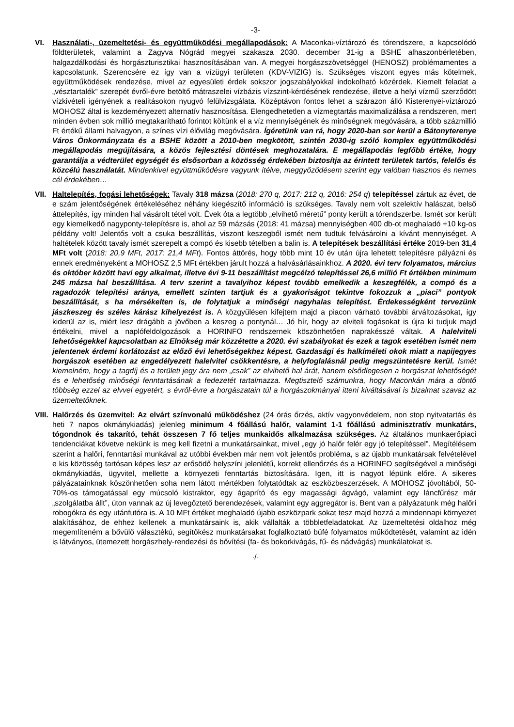-3-
VI. Használati-, üzemeltetési- és együttműködési megállapodások: A Maconkai-víztározó és tórendszere, a kapcsolódó földterületek, valamint a Zagyva Nógrád megyei szakasza 2030. december 31-ig a BSHE alhaszonbérletében, halgazdálkodási és horgászturisztikai hasznosításában van. A megyei horgászszövetséggel (HENOSZ) problémamentes a kapcsolatunk. Szerencsére ez így van a vízügyi területen (KDV-VIZIG) is. Szükséges viszont egyes más kötelmek, együttműködések rendezése, mivel az egyesületi érdek sokszor jogszabályokkal indokolható közérdek. Kiemelt feladat a „vésztartalék” szerepét évről-évre betöltő mátraszelei vízbázis vízszint-kérdésének rendezése, illetve a helyi vízmű szerződött vízkivételi igényének a realitásokon nyugvó felülvizsgálata. Középtávon fontos lehet a szárazon álló Kisterenyei-víztározó MOHOSZ által is kezdeményezett alternatív hasznosítása. Elengedhetetlen a vízmegtartás maximalizálása a rendszeren, mert minden évben sok millió megtakarítható forintot költünk el a víz mennyiségének és minőségnek megóvására, a több százmillió Ft értékű állami halvagyon, a színes vízi élővilág megóvására. Ígéretünk van rá, hogy 2020-ban sor kerül a Bátonyterenye Város Önkormányzata és a BSHE között a 2010-ben megkötött, szintén 2030-ig szóló komplex együttműködési megállapodás megújítására, a közös fejlesztési döntések meghozatalára. E megállapodás legfőbb értéke, hogy garantálja a védterület egységét és elsősorban a közösség érdekében biztosítja az érintett területek tartós, felelős és közcélú használatát. Mindenkivel együttműködésre vagyunk ítélve, meggyőződésem szerint egy valóban hasznos és nemes cél érdekében…
VII.
Haltelepítés, fogási lehetőségek: Tavaly 318 mázsa (2018: 270 q, 2017: 212 q, 2016: 254 q) telepítéssel zártuk az évet, de e szám jelentőségének értékeléséhez néhány kiegészítő információ is szükséges. Tavaly nem volt szelektív halászat, belső áttelepítés, így minden hal vásárolt tétel volt. Évek óta a legtöbb „elvihető méretű” ponty került a tórendszerbe. Ismét sor került egy kiemelkedő nagyponty-telepítésre is, ahol az 59 mázsás (2018: 41 mázsa) mennyiségben 400 db-ot meghaladó +10 kg-os példány volt! Jelentős volt a csuka beszállítás, viszont keszegből ismét nem tudtuk felvásárolni a kívánt mennyiséget. A haltételek között tavaly ismét szerepelt a compó és kisebb tételben a balin is. A telepítések beszállítási értéke 2019-ben 31,4 MFt volt (2018: 20,9 MFt, 2017: 21,4 MFt). Fontos áttörés, hogy több mint 10 év után újra lehetett telepítésre pályázni és ennek eredményeként a MOHOSZ 2,5 MFt értékben járult hozzá a halvásárlásainkhoz. A 2020. évi terv folyamatos, március és október között havi egy alkalmat, illetve évi 9-11 beszállítást megcélzó telepítéssel 26,6 millió Ft értékben minimum 245 mázsa hal beszállítása. A terv szerint a tavalyihoz képest tovább emelkedik a keszegfélék, a compó és a ragadozók telepítési aránya, emellett szinten tartjuk és a gyakoriságot tekintve fokozzuk a „piaci” pontyok beszállítását, s ha mérsékelten is, de folytatjuk a minőségi nagyhalas telepítést. Érdekességként tervezünk jászkeszeg és széles kárász kihelyezést is. A közgyűlésen kifejtem majd a piacon várható további árváltozásokat, így kiderül az is, miért lesz drágább a jövőben a keszeg a pontynál… Jó hír, hogy az elviteli fogásokat is újra ki tudjuk majd értékelni, mivel a naplófeldolgozások a HORINFO rendszernek köszönhetően naprakésszé váltak. A halelviteli lehetőségekkel kapcsolatban az Elnökség már közzétette a 2020. évi szabályokat és ezek a tagok esetében ismét nem jelentenek érdemi korlátozást az előző évi lehetőségekhez képest. Gazdasági és halkíméleti okok miatt a napijegyes horgászok esetében az engedélyezett halelvitel csökkentésre, a helyfoglalásnál pedig megszüntetésre kerül. Ismét kiemelném, hogy a tagdíj és a területi jegy ára nem „csak” az elvihető hal árát, hanem elsődlegesen a horgászat lehetőségét és e lehetőség minőségi fenntartásának a fedezetét tartalmazza. Megtisztelő számunkra, hogy Maconkán mára a döntő többség ezzel az elvvel egyetért, s évről-évre a horgászatain túl a horgászokmányai itteni kiváltásával is bizalmat szavaz az üzemeltetőknek.
VIII.
Halőrzés és üzemvitel: Az elvárt színvonalú működéshez (24 órás őrzés, aktív vagyonvédelem, non stop nyitvatartás és heti 7 napos okmánykiadás) jelenleg minimum 4 főállású halőr, valamint 1-1 főállású adminisztratív munkatárs, tógondnok és takarító, tehát összesen 7 fő teljes munkaidős alkalmazása szükséges. Az általános munkaerőpiaci tendenciákat követve nekünk is meg kell fizetni a munkatársainkat, mivel „egy jó halőr felér egy jó telepítéssel”. Megítélésem szerint a halőri, fenntartási munkával az utóbbi években már nem volt jelentős probléma, s az újabb munkatársak felvételével e kis közösség tartósan képes lesz az erősödő helyszíni jelenlétű, korrekt ellenőrzés és a HORINFO segítségével a minőségi okmánykiadás, ügyvitel, mellette a környezeti fenntartás biztosítására. Igen, itt is nagyot lépünk előre. A sikeres pályázatainknak köszönhetően soha nem látott mértékben folytatódtak az eszközbeszerzések. A MOHOSZ jóvoltából, 50-70%-os támogatással egy múcsoló kistraktor, egy ágaprító és egy magassági ágvágó, valamint egy láncfűrész már „szolgálatba állt”, úton vannak az új levegőztető berendezések, valamint egy aggregátor is. Bent van a pályázatunk még halőri robogókra és egy utánfutóra is. A 10 MFt értéket meghaladó újabb eszközpark sokat tesz majd hozzá a mindennapi környezet alakításához, de ehhez kellenek a munkatársaink is, akik vállalták a többletfeladatokat. Az üzemeltetési oldalhoz még megemlíteném a bővülő választékú, segítőkész munkatársakat foglalkoztató büfé folyamatos működtetését, valamint az idén is látványos, ütemezett horgászhely-rendezési és bővítési (fa- és bokorkivágás, fű- és nádvágás) munkálatokat is.
·/·